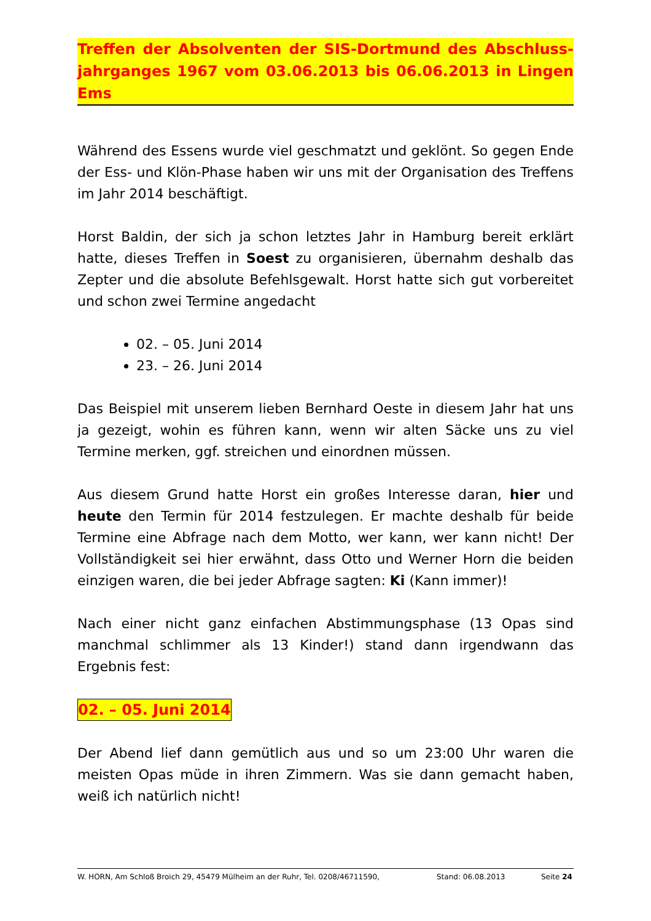Treffen der Absolventen der SIS-Dortmund des Abschluss-jahrganges 1967 vom 03.06.2013 bis 06.06.2013 in Lingen Ems
Während des Essens wurde viel geschmatzt und geklönt. So gegen Ende der Ess- und Klön-Phase haben wir uns mit der Organisation des Treffens im Jahr 2014 beschäftigt.
Horst Baldin, der sich ja schon letztes Jahr in Hamburg bereit erklärt hatte, dieses Treffen in Soest zu organisieren, übernahm deshalb das Zepter und die absolute Befehlsgewalt. Horst hatte sich gut vorbereitet und schon zwei Termine angedacht
02. – 05. Juni 2014
23. – 26. Juni 2014
Das Beispiel mit unserem lieben Bernhard Oeste in diesem Jahr hat uns ja gezeigt, wohin es führen kann, wenn wir alten Säcke uns zu viel Termine merken, ggf. streichen und einordnen müssen.
Aus diesem Grund hatte Horst ein großes Interesse daran, hier und heute den Termin für 2014 festzulegen. Er machte deshalb für beide Termine eine Abfrage nach dem Motto, wer kann, wer kann nicht! Der Vollständigkeit sei hier erwähnt, dass Otto und Werner Horn die beiden einzigen waren, die bei jeder Abfrage sagten: Ki (Kann immer)!
Nach einer nicht ganz einfachen Abstimmungsphase (13 Opas sind manchmal schlimmer als 13 Kinder!) stand dann irgendwann das Ergebnis fest:
02. – 05. Juni 2014
Der Abend lief dann gemütlich aus und so um 23:00 Uhr waren die meisten Opas müde in ihren Zimmern. Was sie dann gemacht haben, weiß ich natürlich nicht!
W. HORN, Am Schloß Broich 29, 45479 Mülheim an der Ruhr, Tel. 0208/46711590, Stand: 06.08.2013 Seite 24